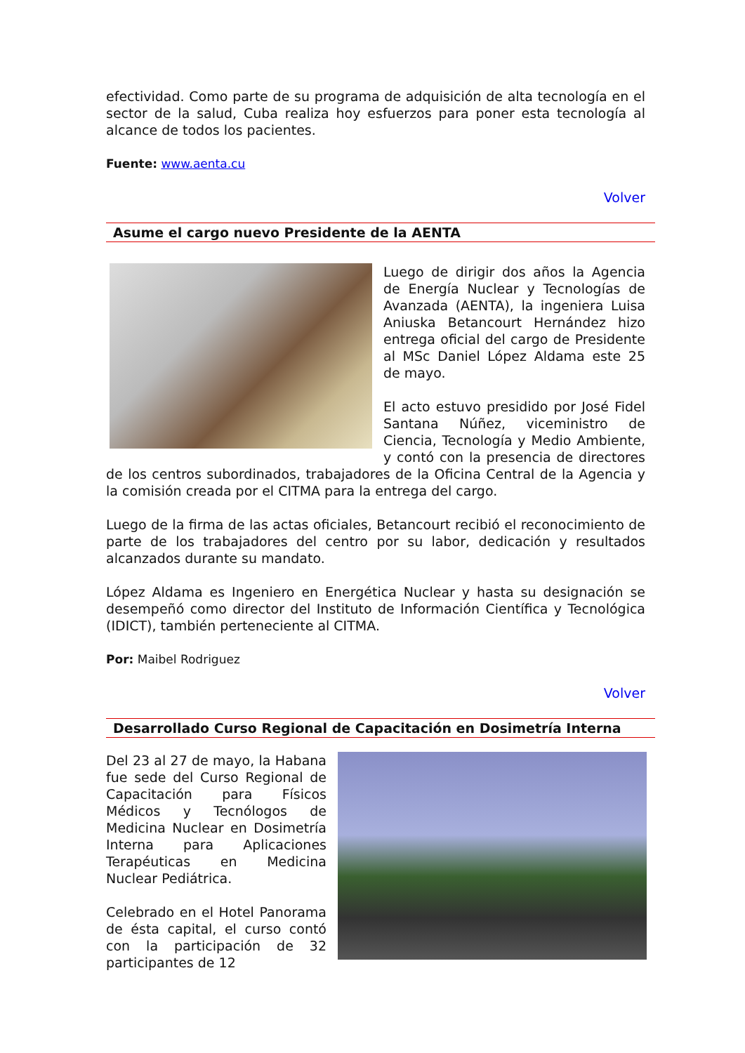efectividad. Como parte de su programa de adquisición de alta tecnología en el sector de la salud, Cuba realiza hoy esfuerzos para poner esta tecnología al alcance de todos los pacientes.
Fuente: www.aenta.cu
Volver
Asume el cargo nuevo Presidente de la AENTA
Luego de dirigir dos años la Agencia de Energía Nuclear y Tecnologías de Avanzada (AENTA), la ingeniera Luisa Aniuska Betancourt Hernández hizo entrega oficial del cargo de Presidente al MSc Daniel López Aldama este 25 de mayo.
El acto estuvo presidido por José Fidel Santana Núñez, viceministro de Ciencia, Tecnología y Medio Ambiente, y contó con la presencia de directores de los centros subordinados, trabajadores de la Oficina Central de la Agencia y la comisión creada por el CITMA para la entrega del cargo.
Luego de la firma de las actas oficiales, Betancourt recibió el reconocimiento de parte de los trabajadores del centro por su labor, dedicación y resultados alcanzados durante su mandato.
López Aldama es Ingeniero en Energética Nuclear y hasta su designación se desempeñó como director del Instituto de Información Científica y Tecnológica (IDICT), también perteneciente al CITMA.
Por: Maibel Rodriguez
Volver
Desarrollado Curso Regional de Capacitación en Dosimetría Interna
Del 23 al 27 de mayo, la Habana fue sede del Curso Regional de Capacitación para Físicos Médicos y Tecnólogos de Medicina Nuclear en Dosimetría Interna para Aplicaciones Terapéuticas en Medicina Nuclear Pediátrica.
Celebrado en el Hotel Panorama de ésta capital, el curso contó con la participación de 32 participantes de 12